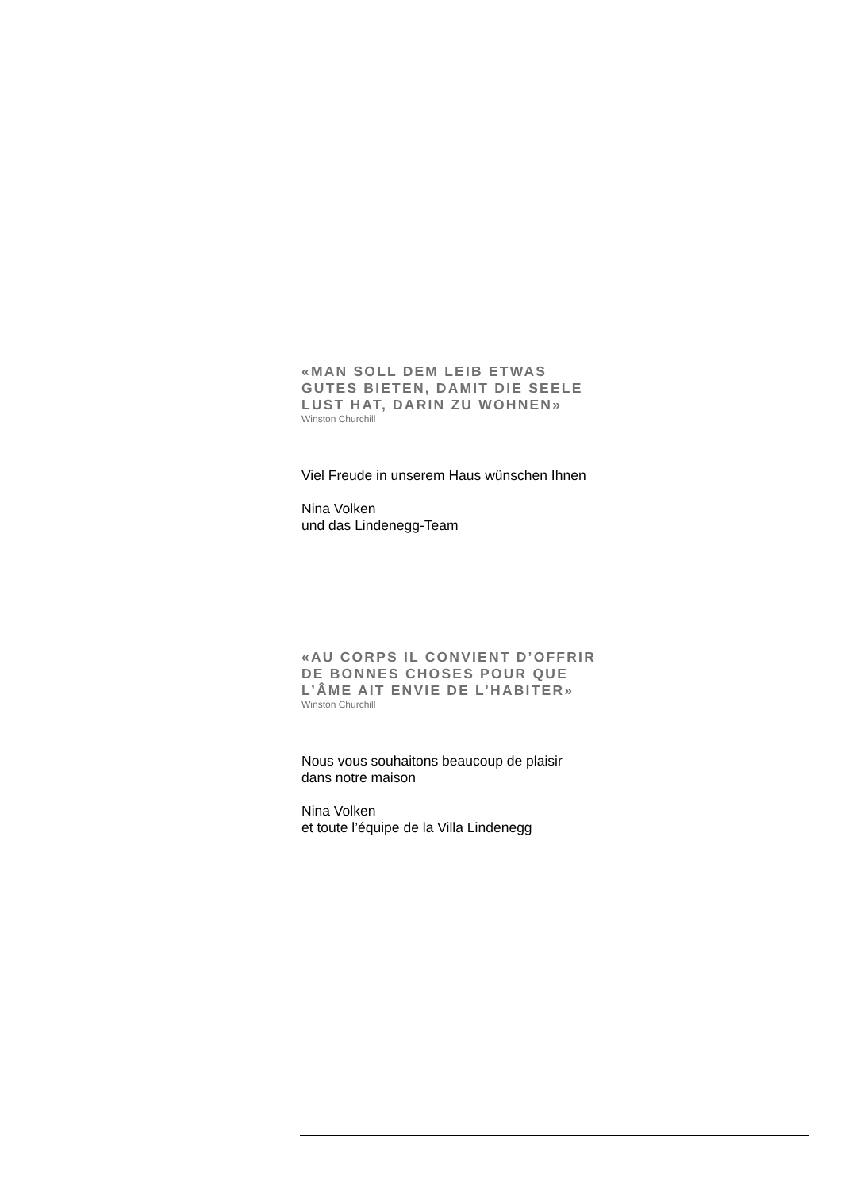«MAN SOLL DEM LEIB ETWAS
GUTES BIETEN, DAMIT DIE SEELE
LUST HAT, DARIN ZU WOHNEN»
Winston Churchill
Viel Freude in unserem Haus wünschen Ihnen
Nina Volken
und das Lindenegg-Team
«AU CORPS IL CONVIENT D’OFFRIR
DE BONNES CHOSES POUR QUE
L’ÂME AIT ENVIE DE L’HABITER»
Winston Churchill
Nous vous souhaitons beaucoup de plaisir
dans notre maison
Nina Volken
et toute l’équipe de la Villa Lindenegg